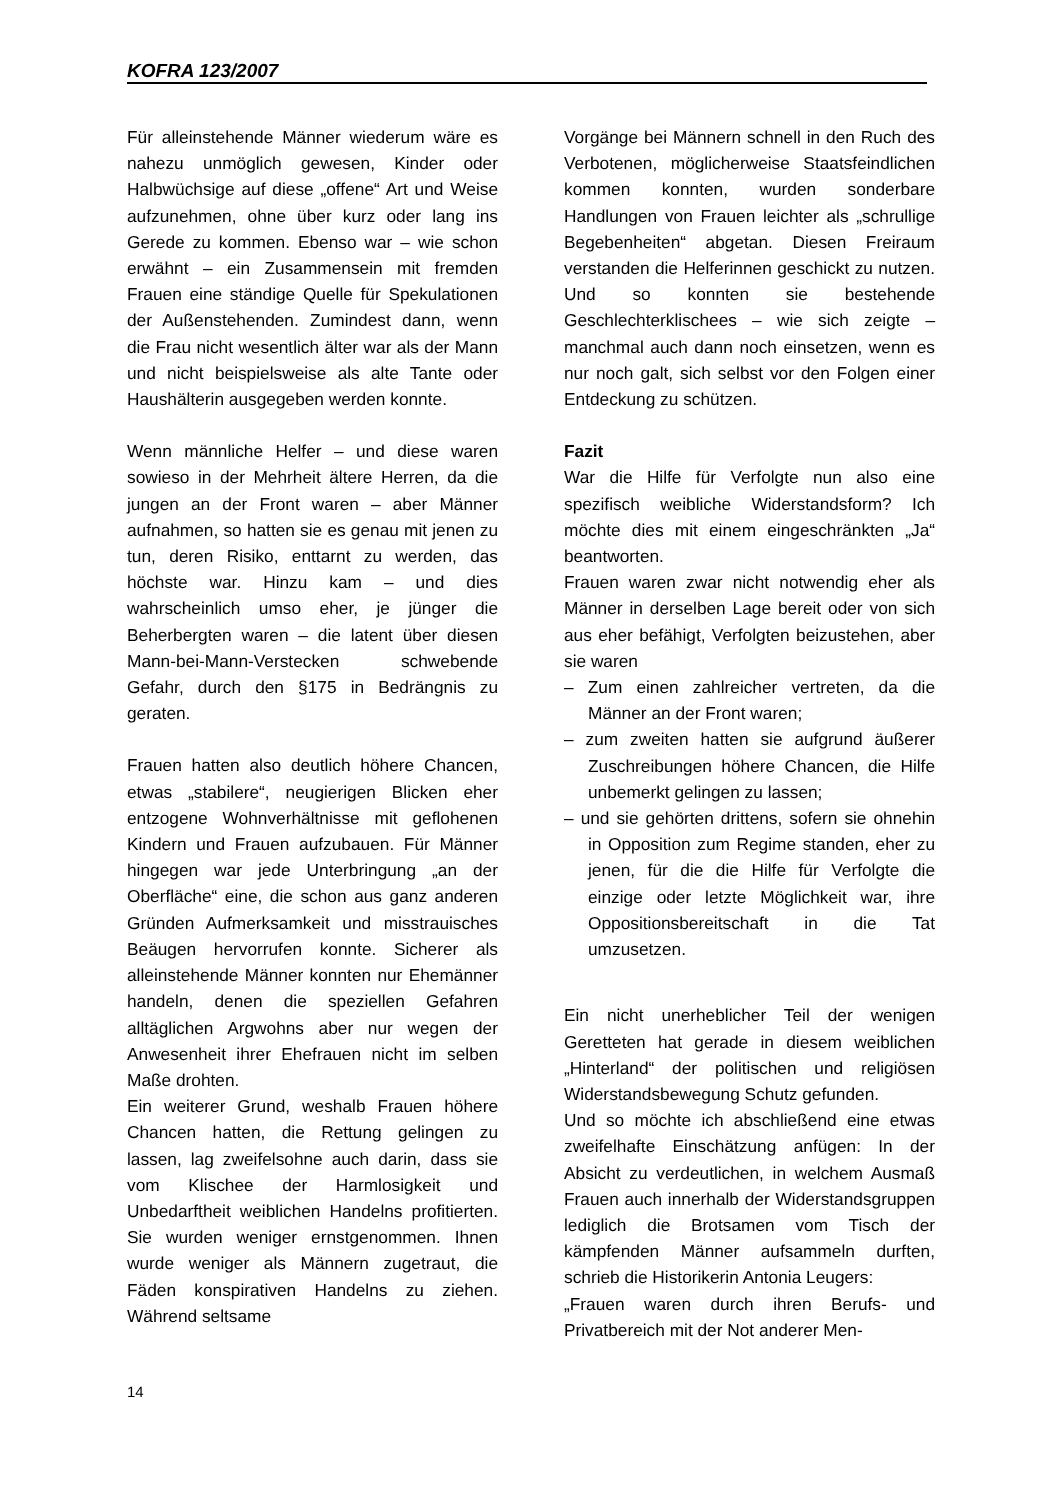KOFRA 123/2007
Für alleinstehende Männer wiederum wäre es nahezu unmöglich gewesen, Kinder oder Halbwüchsige auf diese „offene“ Art und Weise aufzunehmen, ohne über kurz oder lang ins Gerede zu kommen. Ebenso war – wie schon erwähnt – ein Zusammensein mit fremden Frauen eine ständige Quelle für Spekulationen der Außenstehenden. Zumindest dann, wenn die Frau nicht wesentlich älter war als der Mann und nicht beispielsweise als alte Tante oder Haushälterin ausgegeben werden konnte.
Wenn männliche Helfer – und diese waren sowieso in der Mehrheit ältere Herren, da die jungen an der Front waren – aber Männer aufnahmen, so hatten sie es genau mit jenen zu tun, deren Risiko, enttarnt zu werden, das höchste war. Hinzu kam – und dies wahrscheinlich umso eher, je jünger die Beherbergten waren – die latent über diesen Mann-bei-Mann-Verstecken schwebende Gefahr, durch den §175 in Bedrängnis zu geraten.
Frauen hatten also deutlich höhere Chancen, etwas „stabilere“, neugierigen Blicken eher entzogene Wohnverhältnisse mit geflohenen Kindern und Frauen aufzubauen. Für Männer hingegen war jede Unterbringung „an der Oberfläche“ eine, die schon aus ganz anderen Gründen Aufmerksamkeit und misstrauisches Beäugen hervorrufen konnte. Sicherer als alleinstehende Männer konnten nur Ehemänner handeln, denen die speziellen Gefahren alltäglichen Argwohns aber nur wegen der Anwesenheit ihrer Ehefrauen nicht im selben Maße drohten.
Ein weiterer Grund, weshalb Frauen höhere Chancen hatten, die Rettung gelingen zu lassen, lag zweifelsohne auch darin, dass sie vom Klischee der Harmlosigkeit und Unbedarftheit weiblichen Handelns profitierten. Sie wurden weniger ernstgenommen. Ihnen wurde weniger als Männern zugetraut, die Fäden konspirativen Handelns zu ziehen. Während seltsame
Vorgänge bei Männern schnell in den Ruch des Verbotenen, möglicherweise Staatsfeindlichen kommen konnten, wurden sonderbare Handlungen von Frauen leichter als „schrullige Begebenheiten“ abgetan. Diesen Freiraum verstanden die Helferinnen geschickt zu nutzen. Und so konnten sie bestehende Geschlechterklischees – wie sich zeigte – manchmal auch dann noch einsetzen, wenn es nur noch galt, sich selbst vor den Folgen einer Entdeckung zu schützen.
Fazit
War die Hilfe für Verfolgte nun also eine spezifisch weibliche Widerstandsform? Ich möchte dies mit einem eingeschränkten „Ja“ beantworten.
Frauen waren zwar nicht notwendig eher als Männer in derselben Lage bereit oder von sich aus eher befähigt, Verfolgten beizustehen, aber sie waren
– Zum einen zahlreicher vertreten, da die Männer an der Front waren;
– zum zweiten hatten sie aufgrund äußerer Zuschreibungen höhere Chancen, die Hilfe unbemerkt gelingen zu lassen;
– und sie gehörten drittens, sofern sie ohnehin in Opposition zum Regime standen, eher zu jenen, für die die Hilfe für Verfolgte die einzige oder letzte Möglichkeit war, ihre Oppositionsbereitschaft in die Tat umzusetzen.
Ein nicht unerheblicher Teil der wenigen Geretteten hat gerade in diesem weiblichen „Hinterland“ der politischen und religiösen Widerstandsbewegung Schutz gefunden.
Und so möchte ich abschließend eine etwas zweifelhafte Einschätzung anfügen: In der Absicht zu verdeutlichen, in welchem Ausmaß Frauen auch innerhalb der Widerstandsgruppen lediglich die Brotsamen vom Tisch der kämpfenden Männer aufsammeln durften, schrieb die Historikerin Antonia Leugers:
„Frauen waren durch ihren Berufs- und Privatbereich mit der Not anderer Men-
14